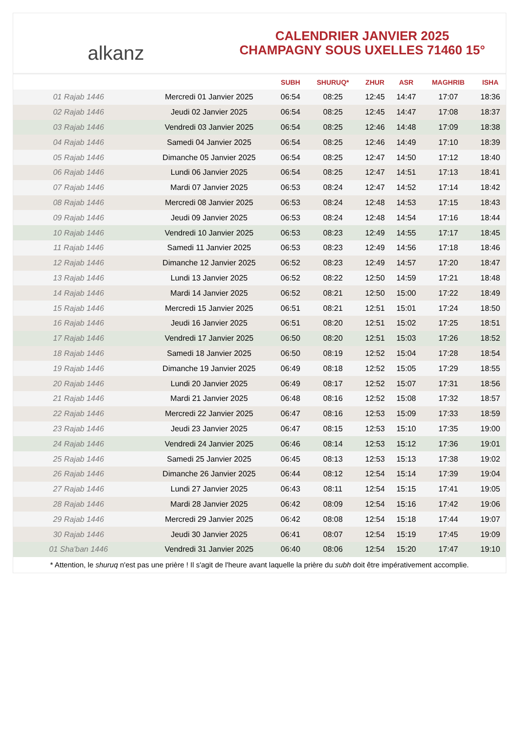alkanz
CALENDRIER JANVIER 2025
CHAMPAGNY SOUS UXELLES 71460 15°
| | | SUBH | SHURUQ* | ZHUR | ASR | MAGHRIB | ISHA |
| --- | --- | --- | --- | --- | --- | --- | --- |
| 01 Rajab 1446 | Mercredi 01 Janvier 2025 | 06:54 | 08:25 | 12:45 | 14:47 | 17:07 | 18:36 |
| 02 Rajab 1446 | Jeudi 02 Janvier 2025 | 06:54 | 08:25 | 12:45 | 14:47 | 17:08 | 18:37 |
| 03 Rajab 1446 | Vendredi 03 Janvier 2025 | 06:54 | 08:25 | 12:46 | 14:48 | 17:09 | 18:38 |
| 04 Rajab 1446 | Samedi 04 Janvier 2025 | 06:54 | 08:25 | 12:46 | 14:49 | 17:10 | 18:39 |
| 05 Rajab 1446 | Dimanche 05 Janvier 2025 | 06:54 | 08:25 | 12:47 | 14:50 | 17:12 | 18:40 |
| 06 Rajab 1446 | Lundi 06 Janvier 2025 | 06:54 | 08:25 | 12:47 | 14:51 | 17:13 | 18:41 |
| 07 Rajab 1446 | Mardi 07 Janvier 2025 | 06:53 | 08:24 | 12:47 | 14:52 | 17:14 | 18:42 |
| 08 Rajab 1446 | Mercredi 08 Janvier 2025 | 06:53 | 08:24 | 12:48 | 14:53 | 17:15 | 18:43 |
| 09 Rajab 1446 | Jeudi 09 Janvier 2025 | 06:53 | 08:24 | 12:48 | 14:54 | 17:16 | 18:44 |
| 10 Rajab 1446 | Vendredi 10 Janvier 2025 | 06:53 | 08:23 | 12:49 | 14:55 | 17:17 | 18:45 |
| 11 Rajab 1446 | Samedi 11 Janvier 2025 | 06:53 | 08:23 | 12:49 | 14:56 | 17:18 | 18:46 |
| 12 Rajab 1446 | Dimanche 12 Janvier 2025 | 06:52 | 08:23 | 12:49 | 14:57 | 17:20 | 18:47 |
| 13 Rajab 1446 | Lundi 13 Janvier 2025 | 06:52 | 08:22 | 12:50 | 14:59 | 17:21 | 18:48 |
| 14 Rajab 1446 | Mardi 14 Janvier 2025 | 06:52 | 08:21 | 12:50 | 15:00 | 17:22 | 18:49 |
| 15 Rajab 1446 | Mercredi 15 Janvier 2025 | 06:51 | 08:21 | 12:51 | 15:01 | 17:24 | 18:50 |
| 16 Rajab 1446 | Jeudi 16 Janvier 2025 | 06:51 | 08:20 | 12:51 | 15:02 | 17:25 | 18:51 |
| 17 Rajab 1446 | Vendredi 17 Janvier 2025 | 06:50 | 08:20 | 12:51 | 15:03 | 17:26 | 18:52 |
| 18 Rajab 1446 | Samedi 18 Janvier 2025 | 06:50 | 08:19 | 12:52 | 15:04 | 17:28 | 18:54 |
| 19 Rajab 1446 | Dimanche 19 Janvier 2025 | 06:49 | 08:18 | 12:52 | 15:05 | 17:29 | 18:55 |
| 20 Rajab 1446 | Lundi 20 Janvier 2025 | 06:49 | 08:17 | 12:52 | 15:07 | 17:31 | 18:56 |
| 21 Rajab 1446 | Mardi 21 Janvier 2025 | 06:48 | 08:16 | 12:52 | 15:08 | 17:32 | 18:57 |
| 22 Rajab 1446 | Mercredi 22 Janvier 2025 | 06:47 | 08:16 | 12:53 | 15:09 | 17:33 | 18:59 |
| 23 Rajab 1446 | Jeudi 23 Janvier 2025 | 06:47 | 08:15 | 12:53 | 15:10 | 17:35 | 19:00 |
| 24 Rajab 1446 | Vendredi 24 Janvier 2025 | 06:46 | 08:14 | 12:53 | 15:12 | 17:36 | 19:01 |
| 25 Rajab 1446 | Samedi 25 Janvier 2025 | 06:45 | 08:13 | 12:53 | 15:13 | 17:38 | 19:02 |
| 26 Rajab 1446 | Dimanche 26 Janvier 2025 | 06:44 | 08:12 | 12:54 | 15:14 | 17:39 | 19:04 |
| 27 Rajab 1446 | Lundi 27 Janvier 2025 | 06:43 | 08:11 | 12:54 | 15:15 | 17:41 | 19:05 |
| 28 Rajab 1446 | Mardi 28 Janvier 2025 | 06:42 | 08:09 | 12:54 | 15:16 | 17:42 | 19:06 |
| 29 Rajab 1446 | Mercredi 29 Janvier 2025 | 06:42 | 08:08 | 12:54 | 15:18 | 17:44 | 19:07 |
| 30 Rajab 1446 | Jeudi 30 Janvier 2025 | 06:41 | 08:07 | 12:54 | 15:19 | 17:45 | 19:09 |
| 01 Sha'ban 1446 | Vendredi 31 Janvier 2025 | 06:40 | 08:06 | 12:54 | 15:20 | 17:47 | 19:10 |
* Attention, le shuruq n'est pas une prière ! Il s'agit de l'heure avant laquelle la prière du subh doit être impérativement accomplie.